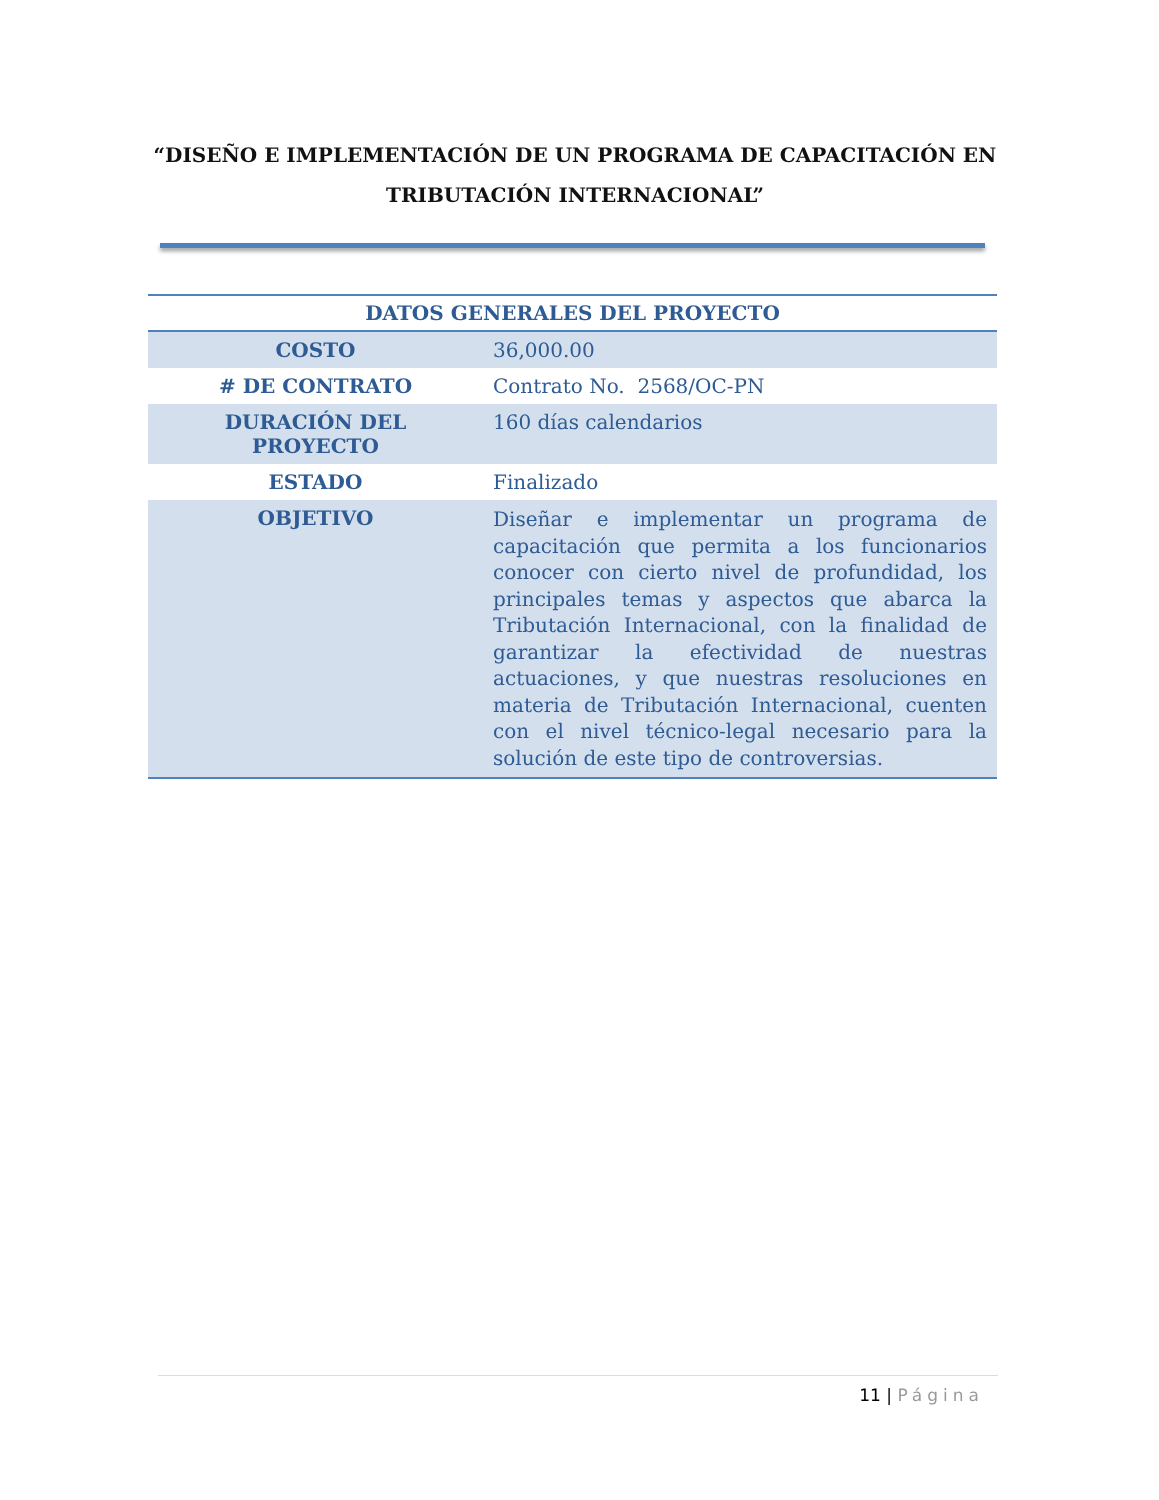“DISEÑO E IMPLEMENTACIÓN DE UN PROGRAMA DE CAPACITACIÓN EN TRIBUTACIÓN INTERNACIONAL”
| DATOS GENERALES DEL PROYECTO | |
| --- | --- |
| COSTO | 36,000.00 |
| # DE CONTRATO | Contrato No. 2568/OC-PN |
| DURACIÓN DEL PROYECTO | 160 días calendarios |
| ESTADO | Finalizado |
| OBJETIVO | Diseñar e implementar un programa de capacitación que permita a los funcionarios conocer con cierto nivel de profundidad, los principales temas y aspectos que abarca la Tributación Internacional, con la finalidad de garantizar la efectividad de nuestras actuaciones, y que nuestras resoluciones en materia de Tributación Internacional, cuenten con el nivel técnico-legal necesario para la solución de este tipo de controversias. |
11 | Página